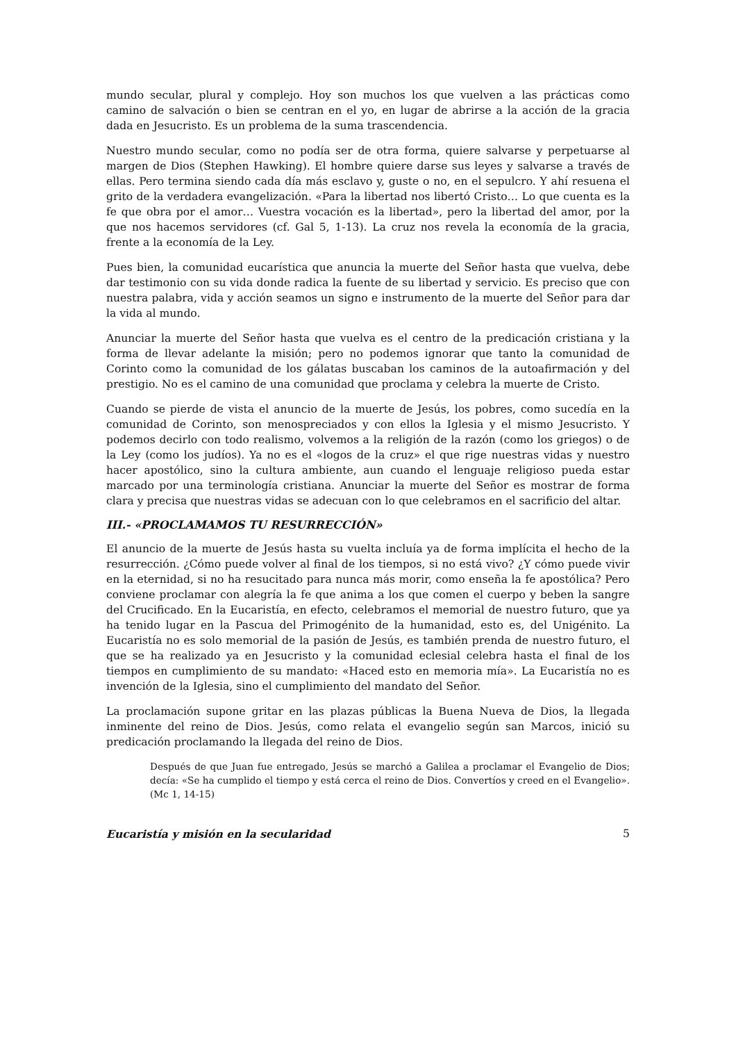mundo secular, plural y complejo. Hoy son muchos los que vuelven a las prácticas como camino de salvación o bien se centran en el yo, en lugar de abrirse a la acción de la gracia dada en Jesucristo. Es un problema de la suma trascendencia.
Nuestro mundo secular, como no podía ser de otra forma, quiere salvarse y perpetuarse al margen de Dios (Stephen Hawking). El hombre quiere darse sus leyes y salvarse a través de ellas. Pero termina siendo cada día más esclavo y, guste o no, en el sepulcro. Y ahí resuena el grito de la verdadera evangelización. «Para la libertad nos libertó Cristo… Lo que cuenta es la fe que obra por el amor… Vuestra vocación es la libertad», pero la libertad del amor, por la que nos hacemos servidores (cf. Gal 5, 1-13). La cruz nos revela la economía de la gracia, frente a la economía de la Ley.
Pues bien, la comunidad eucarística que anuncia la muerte del Señor hasta que vuelva, debe dar testimonio con su vida donde radica la fuente de su libertad y servicio. Es preciso que con nuestra palabra, vida y acción seamos un signo e instrumento de la muerte del Señor para dar la vida al mundo.
Anunciar la muerte del Señor hasta que vuelva es el centro de la predicación cristiana y la forma de llevar adelante la misión; pero no podemos ignorar que tanto la comunidad de Corinto como la comunidad de los gálatas buscaban los caminos de la autoafirmación y del prestigio. No es el camino de una comunidad que proclama y celebra la muerte de Cristo.
Cuando se pierde de vista el anuncio de la muerte de Jesús, los pobres, como sucedía en la comunidad de Corinto, son menospreciados y con ellos la Iglesia y el mismo Jesucristo. Y podemos decirlo con todo realismo, volvemos a la religión de la razón (como los griegos) o de la Ley (como los judíos). Ya no es el «logos de la cruz» el que rige nuestras vidas y nuestro hacer apostólico, sino la cultura ambiente, aun cuando el lenguaje religioso pueda estar marcado por una terminología cristiana. Anunciar la muerte del Señor es mostrar de forma clara y precisa que nuestras vidas se adecuan con lo que celebramos en el sacrificio del altar.
III.- «PROCLAMAMOS TU RESURRECCIÓN»
El anuncio de la muerte de Jesús hasta su vuelta incluía ya de forma implícita el hecho de la resurrección. ¿Cómo puede volver al final de los tiempos, si no está vivo? ¿Y cómo puede vivir en la eternidad, si no ha resucitado para nunca más morir, como enseña la fe apostólica? Pero conviene proclamar con alegría la fe que anima a los que comen el cuerpo y beben la sangre del Crucificado. En la Eucaristía, en efecto, celebramos el memorial de nuestro futuro, que ya ha tenido lugar en la Pascua del Primogénito de la humanidad, esto es, del Unigénito. La Eucaristía no es solo memorial de la pasión de Jesús, es también prenda de nuestro futuro, el que se ha realizado ya en Jesucristo y la comunidad eclesial celebra hasta el final de los tiempos en cumplimiento de su mandato: «Haced esto en memoria mía». La Eucaristía no es invención de la Iglesia, sino el cumplimiento del mandato del Señor.
La proclamación supone gritar en las plazas públicas la Buena Nueva de Dios, la llegada inminente del reino de Dios. Jesús, como relata el evangelio según san Marcos, inició su predicación proclamando la llegada del reino de Dios.
Después de que Juan fue entregado, Jesús se marchó a Galilea a proclamar el Evangelio de Dios; decía: «Se ha cumplido el tiempo y está cerca el reino de Dios. Convertíos y creed en el Evangelio». (Mc 1, 14-15)
Eucaristía y misión en la secularidad 5